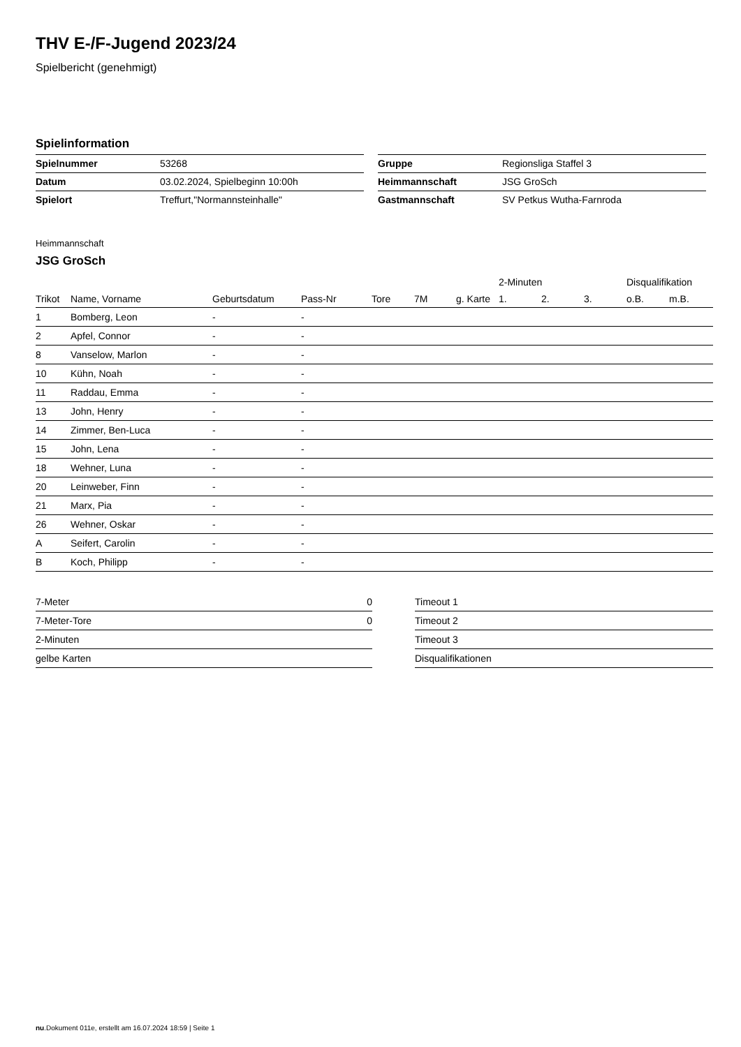THV E-/F-Jugend 2023/24
Spielbericht (genehmigt)
Spielinformation
| Spielnummer | 53268 |
| Datum | 03.02.2024, Spielbeginn 10:00h |
| Spielort | Treffurt,"Normannsteinhalle" |
| Gruppe | Regionsliga Staffel 3 |
| Heimmannschaft | JSG GroSch |
| Gastmannschaft | SV Petkus Wutha-Farnroda |
Heimmannschaft
JSG GroSch
| | | | | | | | 2-Minuten | | | Disqualifikation | |
| --- | --- | --- | --- | --- | --- | --- | --- | --- | --- | --- | --- |
| Trikot | Name, Vorname | Geburtsdatum | Pass-Nr | Tore | 7M | g. Karte | 1. | 2. | 3. | o.B. | m.B. |
| 1 | Bomberg, Leon | - | - | | | | | | | | |
| 2 | Apfel, Connor | - | - | | | | | | | | |
| 8 | Vanselow, Marlon | - | - | | | | | | | | |
| 10 | Kühn, Noah | - | - | | | | | | | | |
| 11 | Raddau, Emma | - | - | | | | | | | | |
| 13 | John, Henry | - | - | | | | | | | | |
| 14 | Zimmer, Ben-Luca | - | - | | | | | | | | |
| 15 | John, Lena | - | - | | | | | | | | |
| 18 | Wehner, Luna | - | - | | | | | | | | |
| 20 | Leinweber, Finn | - | - | | | | | | | | |
| 21 | Marx, Pia | - | - | | | | | | | | |
| 26 | Wehner, Oskar | - | - | | | | | | | | |
| A | Seifert, Carolin | - | - | | | | | | | | |
| B | Koch, Philipp | - | - | | | | | | | | |
| 7-Meter | 0 |
| 7-Meter-Tore | 0 |
| 2-Minuten | |
| gelbe Karten | |
| Timeout 1 |
| Timeout 2 |
| Timeout 3 |
| Disqualifikationen |
nu.Dokument 011e, erstellt am 16.07.2024 18:59 | Seite 1